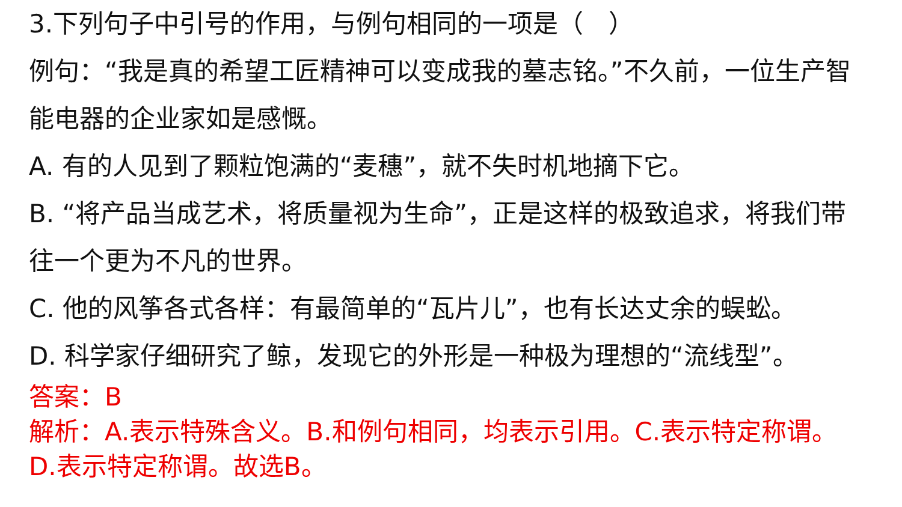3.下列句子中引号的作用，与例句相同的一项是（　）
例句：“我是真的希望工匠精神可以变成我的墓志铭。”不久前，一位生产智能电器的企业家如是感慨。
A. 有的人见到了颗粒饱满的“麦穗”，就不失时机地摘下它。
B. “将产品当成艺术，将质量视为生命”，正是这样的极致追求，将我们带往一个更为不凡的世界。
C. 他的风筝各式各样：有最简单的“瓦片儿”，也有长达丈余的蜈蚣。
D. 科学家仔细研究了鲸，发现它的外形是一种极为理想的“流线型”。
答案：B
解析：A.表示特殊含义。B.和例句相同，均表示引用。C.表示特定称谓。D.表示特定称谓。故选B。